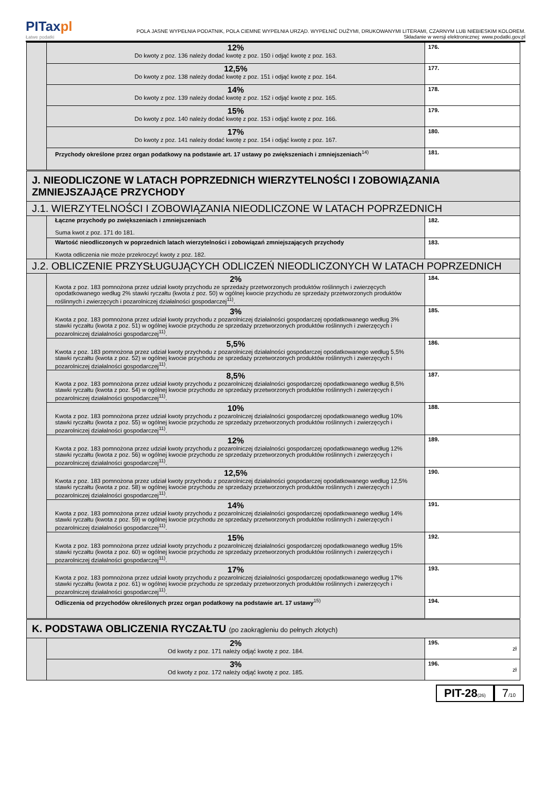PITaxpl
Łatwe podatki
POLA JASNE WYPEŁNIA PODATNIK, POLA CIEMNE WYPEŁNIA URZĄD. WYPEŁNIĆ DUŻYMI, DRUKOWANYMI LITERAMI, CZARNYM LUB NIEBIESKIM KOLOREM.
Składanie w wersji elektronicznej: www.podatki.gov.pl
| | 12% Do kwoty z poz. 136 należy dodać kwotę z poz. 150 i odjąć kwotę z poz. 163. | 176. |
| | 12,5% Do kwoty z poz. 138 należy dodać kwotę z poz. 151 i odjąć kwotę z poz. 164. | 177. |
| | 14% Do kwoty z poz. 139 należy dodać kwotę z poz. 152 i odjąć kwotę z poz. 165. | 178. |
| | 15% Do kwoty z poz. 140 należy dodać kwotę z poz. 153 i odjąć kwotę z poz. 166. | 179. |
| | 17% Do kwoty z poz. 141 należy dodać kwotę z poz. 154 i odjąć kwotę z poz. 167. | 180. |
| | Przychody określone przez organ podatkowy na podstawie art. 17 ustawy po zwiększeniach i zmniejszeniach<sup>14)</sup> | 181. |
| J. NIEODLICZONE W LATACH POPRZEDNICH WIERZYTELNOŚCI I ZOBOWIĄZANIA ZMNIEJSZAJĄCE PRZYCHODY | | |
| J.1. WIERZYTELNOŚCI I ZOBOWIĄZANIA NIEODLICZONE W LATACH POPRZEDNICH | | |
| | Łączne przychody po zwiększeniach i zmniejszeniach Suma kwot z poz. 171 do 181. | 182. |
| | Wartość nieodliczonych w poprzednich latach wierzytelności i zobowiązań zmniejszających przychody Kwota odliczenia nie może przekroczyć kwoty z poz. 182. | 183. |
| J.2. OBLICZENIE PRZYSŁUGUJĄCYCH ODLICZEŃ NIEODLICZONYCH W LATACH POPRZEDNICH | | |
| | 2% Kwota z poz. 183 pomnożona przez udział kwoty przychodu ze sprzedaży przetworzonych produktów roślinnych i zwierzęcych opodatkowanego według 2% stawki ryczałtu (kwota z poz. 50) w ogólnej kwocie przychodu ze sprzedaży przetworzonych produktów roślinnych i zwierzęcych i pozarolniczej działalności gospodarczej<sup>11)</sup>. | 184. |
| | 3% Kwota z poz. 183 pomnożona przez udział kwoty przychodu z pozarolniczej działalności gospodarczej opodatkowanego według 3% stawki ryczałtu (kwota z poz. 51) w ogólnej kwocie przychodu ze sprzedaży przetworzonych produktów roślinnych i zwierzęcych i pozarolniczej działalności gospodarczej<sup>11)</sup>. | 185. |
| | 5,5% Kwota z poz. 183 pomnożona przez udział kwoty przychodu z pozarolniczej działalności gospodarczej opodatkowanego według 5,5% stawki ryczałtu (kwota z poz. 52) w ogólnej kwocie przychodu ze sprzedaży przetworzonych produktów roślinnych i zwierzęcych i pozarolniczej działalności gospodarczej<sup>11)</sup>. | 186. |
| | 8,5% Kwota z poz. 183 pomnożona przez udział kwoty przychodu z pozarolniczej działalności gospodarczej opodatkowanego według 8,5% stawki ryczałtu (kwota z poz. 54) w ogólnej kwocie przychodu ze sprzedaży przetworzonych produktów roślinnych i zwierzęcych i pozarolniczej działalności gospodarczej<sup>11)</sup>. | 187. |
| | 10% Kwota z poz. 183 pomnożona przez udział kwoty przychodu z pozarolniczej działalności gospodarczej opodatkowanego według 10% stawki ryczałtu (kwota z poz. 55) w ogólnej kwocie przychodu ze sprzedaży przetworzonych produktów roślinnych i zwierzęcych i pozarolniczej działalności gospodarczej<sup>11)</sup>. | 188. |
| | 12% Kwota z poz. 183 pomnożona przez udział kwoty przychodu z pozarolniczej działalności gospodarczej opodatkowanego według 12% stawki ryczałtu (kwota z poz. 56) w ogólnej kwocie przychodu ze sprzedaży przetworzonych produktów roślinnych i zwierzęcych i pozarolniczej działalności gospodarczej<sup>11)</sup>. | 189. |
| | 12,5% Kwota z poz. 183 pomnożona przez udział kwoty przychodu z pozarolniczej działalności gospodarczej opodatkowanego według 12,5% stawki ryczałtu (kwota z poz. 58) w ogólnej kwocie przychodu ze sprzedaży przetworzonych produktów roślinnych i zwierzęcych i pozarolniczej działalności gospodarczej<sup>11)</sup>. | 190. |
| | 14% Kwota z poz. 183 pomnożona przez udział kwoty przychodu z pozarolniczej działalności gospodarczej opodatkowanego według 14% stawki ryczałtu (kwota z poz. 59) w ogólnej kwocie przychodu ze sprzedaży przetworzonych produktów roślinnych i zwierzęcych i pozarolniczej działalności gospodarczej<sup>11)</sup>. | 191. |
| | 15% Kwota z poz. 183 pomnożona przez udział kwoty przychodu z pozarolniczej działalności gospodarczej opodatkowanego według 15% stawki ryczałtu (kwota z poz. 60) w ogólnej kwocie przychodu ze sprzedaży przetworzonych produktów roślinnych i zwierzęcych i pozarolniczej działalności gospodarczej<sup>11)</sup>. | 192. |
| | 17% Kwota z poz. 183 pomnożona przez udział kwoty przychodu z pozarolniczej działalności gospodarczej opodatkowanego według 17% stawki ryczałtu (kwota z poz. 61) w ogólnej kwocie przychodu ze sprzedaży przetworzonych produktów roślinnych i zwierzęcych i pozarolniczej działalności gospodarczej<sup>11)</sup>. | 193. |
| | Odliczenia od przychodów określonych przez organ podatkowy na podstawie art. 17 ustawy<sup>15)</sup> | 194. |
| K. PODSTAWA OBLICZENIA RYCZAŁTU (po zaokrągleniu do pełnych złotych) | | |
| | 2% Od kwoty z poz. 171 należy odjąć kwotę z poz. 184. | 195. zł |
| | 3% Od kwoty z poz. 172 należy odjąć kwotę z poz. 185. | 196. zł |
PIT-28(26)
7/10